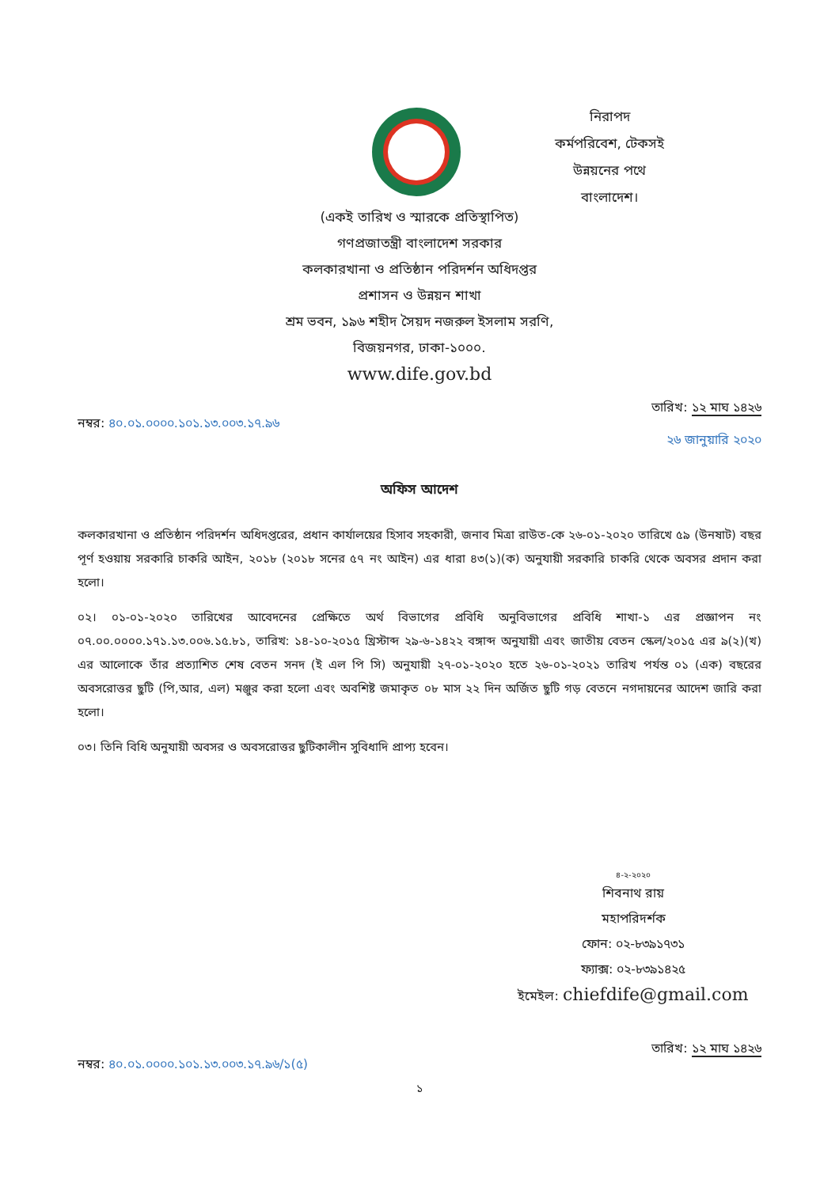নিরাপদ
কর্মপরিবেশ, টেকসই
উন্নয়নের পথে
বাংলাদেশ।
(একই তারিখ ও স্মারকে প্রতিস্থাপিত)
গণপ্রজাতন্ত্রী বাংলাদেশ সরকার
কলকারখানা ও প্রতিষ্ঠান পরিদর্শন অধিদপ্তর
প্রশাসন ও উন্নয়ন শাখা
শ্রম ভবন, ১৯৬ শহীদ সৈয়দ নজরুল ইসলাম সরণি,
বিজয়নগর, ঢাকা-১০০০.
www.dife.gov.bd
নম্বর: ৪০.০১.০০০০.১০১.১৩.০০৩.১৭.৯৬
তারিখ: ১২ মাঘ ১৪২৬
২৬ জানুয়ারি ২০২০
অফিস আদেশ
কলকারখানা ও প্রতিষ্ঠান পরিদর্শন অধিদপ্তরের, প্রধান কার্যালয়ের হিসাব সহকারী, জনাব মিত্রা রাউত-কে ২৬-০১-২০২০ তারিখে ৫৯ (উনষাট) বছর পূর্ণ হওয়ায় সরকারি চাকরি আইন, ২০১৮ (২০১৮ সনের ৫৭ নং আইন) এর ধারা ৪৩(১)(ক) অনুযায়ী সরকারি চাকরি থেকে অবসর প্রদান করা হলো।
০২। ০১-০১-২০২০ তারিখের আবেদনের প্রেক্ষিতে অর্থ বিভাগের প্রবিধি অনুবিভাগের প্রবিধি শাখা-১ এর প্রজ্ঞাপন নং ০৭.০০.০০০০.১৭১.১৩.০০৬.১৫.৮১, তারিখ: ১৪-১০-২০১৫ খ্রিস্টাব্দ ২৯-৬-১৪২২ বঙ্গাব্দ অনুযায়ী এবং জাতীয় বেতন স্কেল/২০১৫ এর ৯(২)(খ) এর আলোকে তাঁর প্রত্যাশিত শেষ বেতন সনদ (ই এল পি সি) অনুযায়ী ২৭-০১-২০২০ হতে ২৬-০১-২০২১ তারিখ পর্যন্ত ০১ (এক) বছরের অবসরোত্তর ছুটি (পি,আর, এল) মঞ্জুর করা হলো এবং অবশিষ্ট জমাকৃত ০৮ মাস ২২ দিন অর্জিত ছুটি গড় বেতনে নগদায়নের আদেশ জারি করা হলো।
০৩। তিনি বিধি অনুযায়ী অবসর ও অবসরোত্তর ছুটিকালীন সুবিধাদি প্রাপ্য হবেন।
৪-২-২০২০
শিবনাথ রায়
মহাপরিদর্শক
ফোন: ০২-৮৩৯১৭৩১
ফ্যাক্স: ০২-৮৩৯১৪২৫
ইমেইল: chiefdife@gmail.com
নম্বর: ৪০.০১.০০০০.১০১.১৩.০০৩.১৭.৯৬/১(৫)
তারিখ: ১২ মাঘ ১৪২৬
১